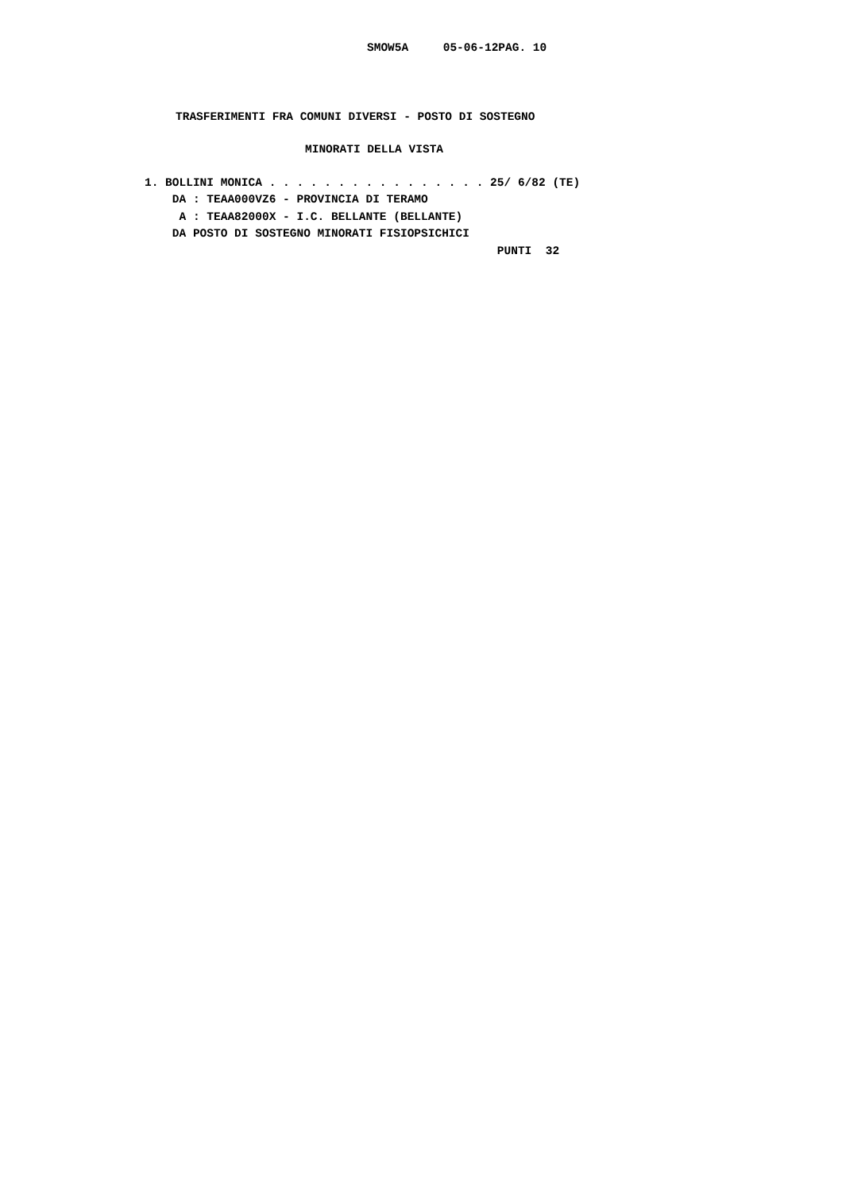SMOW5A 05-06-12PAG. 10
TRASFERIMENTI FRA COMUNI DIVERSI - POSTO DI SOSTEGNO
MINORATI DELLA VISTA
1. BOLLINI MONICA . . . . . . . . . . . . . . . . 25/ 6/82 (TE) DA : TEAA000VZ6 - PROVINCIA DI TERAMO A : TEAA82000X - I.C. BELLANTE (BELLANTE) DA POSTO DI SOSTEGNO MINORATI FISIOPSICHICI PUNTI 32